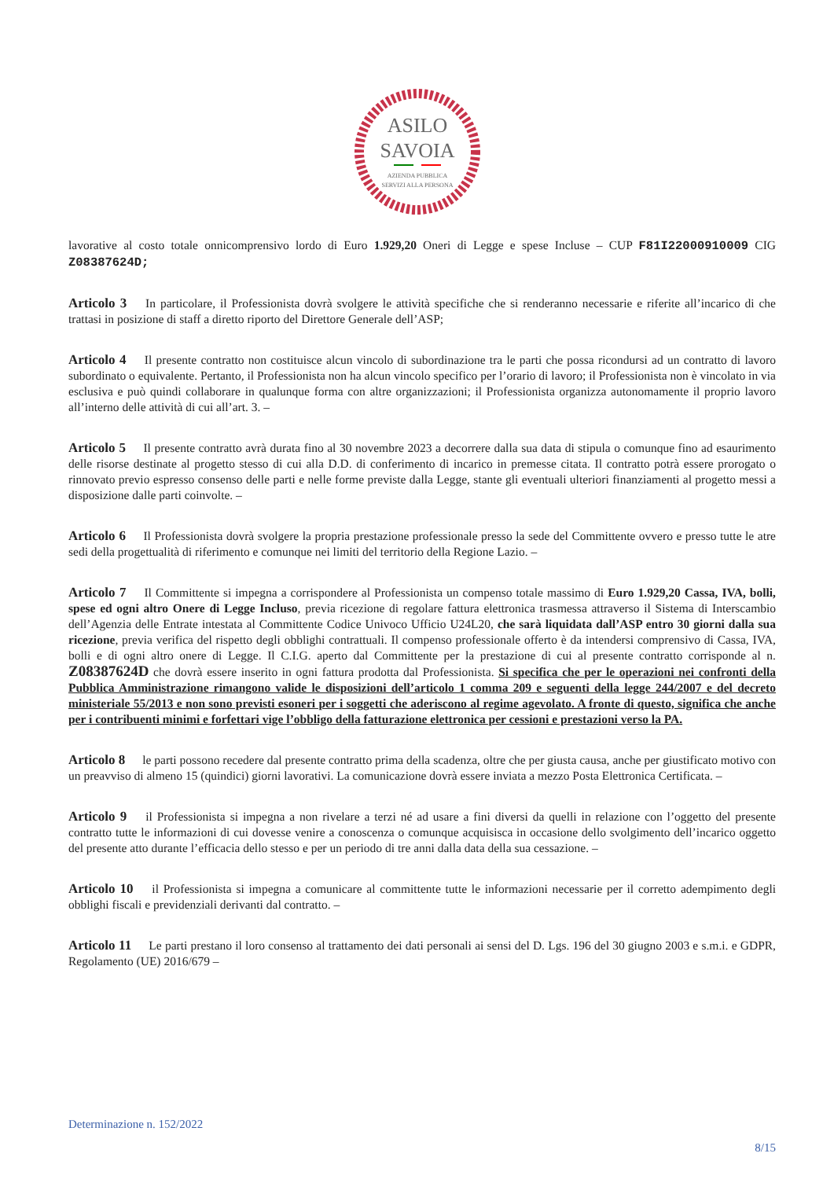ASILO
SAVOIA
AZIENDA PUBBLICA
SERVIZI ALLA PERSONA
lavorative al costo totale onnicomprensivo lordo di Euro 1.929,20 Oneri di Legge e spese Incluse – CUP F81I22000910009 CIG Z08387624D;
Articolo 3 In particolare, il Professionista dovrà svolgere le attività specifiche che si renderanno necessarie e riferite all’incarico di che trattasi in posizione di staff a diretto riporto del Direttore Generale dell’ASP;
Articolo 4 Il presente contratto non costituisce alcun vincolo di subordinazione tra le parti che possa ricondursi ad un contratto di lavoro subordinato o equivalente. Pertanto, il Professionista non ha alcun vincolo specifico per l’orario di lavoro; il Professionista non è vincolato in via esclusiva e può quindi collaborare in qualunque forma con altre organizzazioni; il Professionista organizza autonomamente il proprio lavoro all’interno delle attività di cui all’art. 3. –
Articolo 5 Il presente contratto avrà durata fino al 30 novembre 2023 a decorrere dalla sua data di stipula o comunque fino ad esaurimento delle risorse destinate al progetto stesso di cui alla D.D. di conferimento di incarico in premesse citata. Il contratto potrà essere prorogato o rinnovato previo espresso consenso delle parti e nelle forme previste dalla Legge, stante gli eventuali ulteriori finanziamenti al progetto messi a disposizione dalle parti coinvolte. –
Articolo 6 Il Professionista dovrà svolgere la propria prestazione professionale presso la sede del Committente ovvero e presso tutte le atre sedi della progettualità di riferimento e comunque nei limiti del territorio della Regione Lazio. –
Articolo 7 Il Committente si impegna a corrispondere al Professionista un compenso totale massimo di Euro 1.929,20 Cassa, IVA, bolli, spese ed ogni altro Onere di Legge Incluso, previa ricezione di regolare fattura elettronica trasmessa attraverso il Sistema di Interscambio dell’Agenzia delle Entrate intestata al Committente Codice Univoco Ufficio U24L20, che sarà liquidata dall’ASP entro 30 giorni dalla sua ricezione, previa verifica del rispetto degli obblighi contrattuali. Il compenso professionale offerto è da intendersi comprensivo di Cassa, IVA, bolli e di ogni altro onere di Legge. Il C.I.G. aperto dal Committente per la prestazione di cui al presente contratto corrisponde al n. Z08387624D che dovrà essere inserito in ogni fattura prodotta dal Professionista. Si specifica che per le operazioni nei confronti della Pubblica Amministrazione rimangono valide le disposizioni dell’articolo 1 comma 209 e seguenti della legge 244/2007 e del decreto ministeriale 55/2013 e non sono previsti esoneri per i soggetti che aderiscono al regime agevolato. A fronte di questo, significa che anche per i contribuenti minimi e forfettari vige l’obbligo della fatturazione elettronica per cessioni e prestazioni verso la PA.
Articolo 8 le parti possono recedere dal presente contratto prima della scadenza, oltre che per giusta causa, anche per giustificato motivo con un preavviso di almeno 15 (quindici) giorni lavorativi. La comunicazione dovrà essere inviata a mezzo Posta Elettronica Certificata. –
Articolo 9 il Professionista si impegna a non rivelare a terzi né ad usare a fini diversi da quelli in relazione con l’oggetto del presente contratto tutte le informazioni di cui dovesse venire a conoscenza o comunque acquisisca in occasione dello svolgimento dell’incarico oggetto del presente atto durante l’efficacia dello stesso e per un periodo di tre anni dalla data della sua cessazione. –
Articolo 10 il Professionista si impegna a comunicare al committente tutte le informazioni necessarie per il corretto adempimento degli obblighi fiscali e previdenziali derivanti dal contratto. –
Articolo 11 Le parti prestano il loro consenso al trattamento dei dati personali ai sensi del D. Lgs. 196 del 30 giugno 2003 e s.m.i. e GDPR, Regolamento (UE) 2016/679 –
Determinazione n. 152/2022
8/15